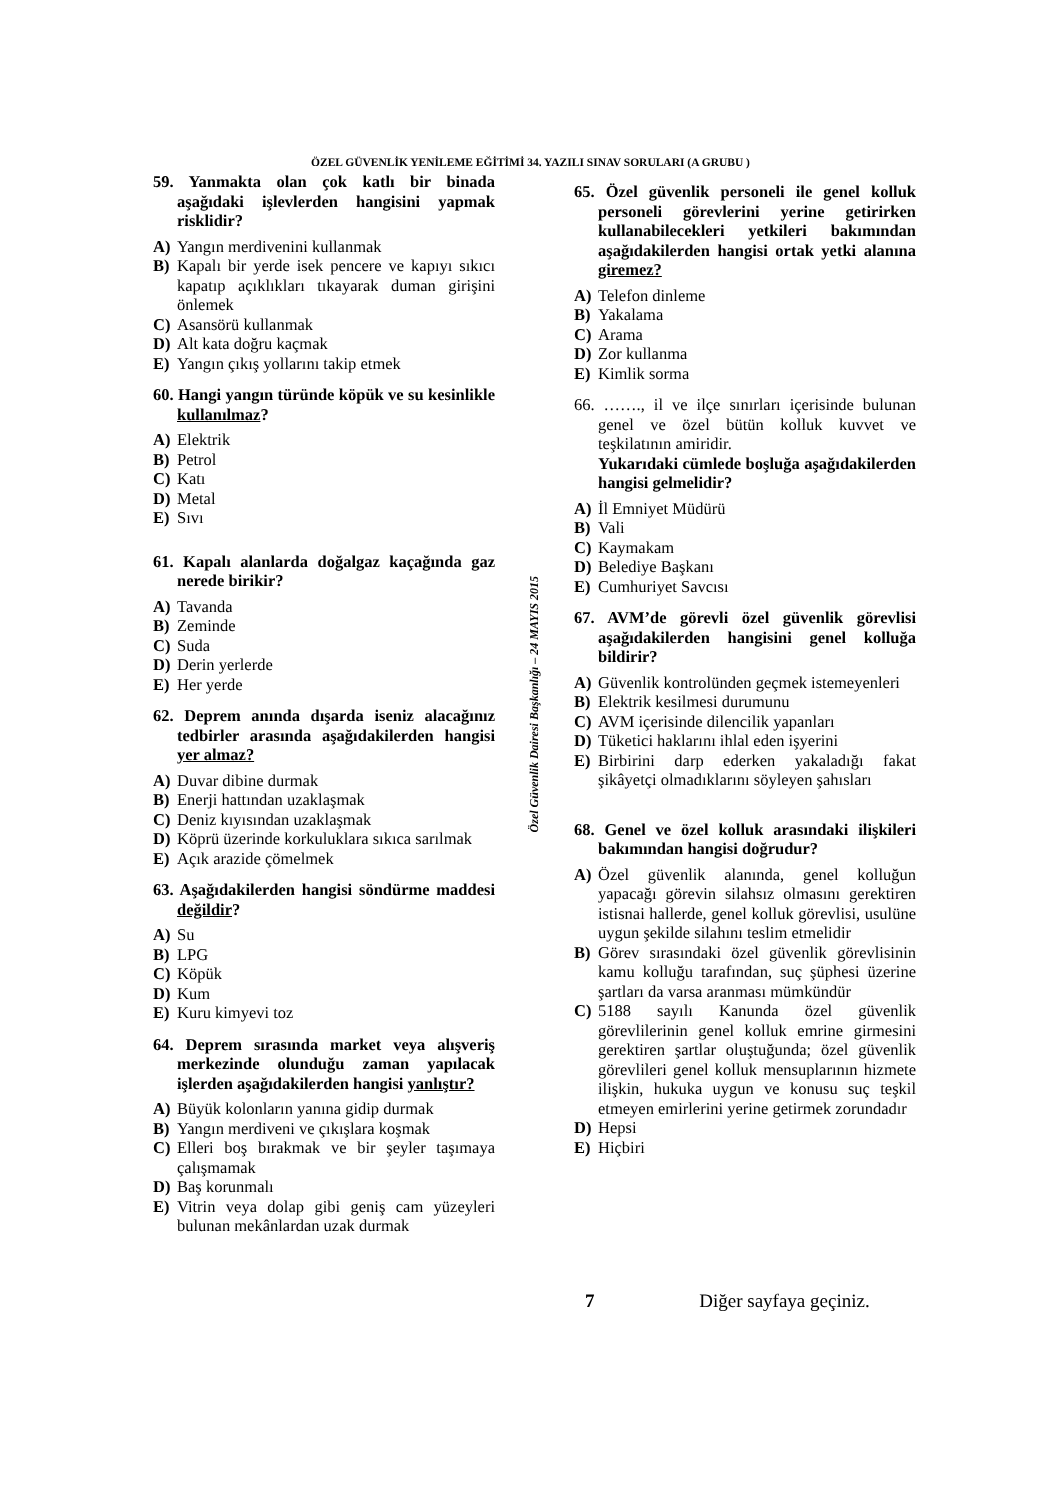ÖZEL GÜVENLİK YENİLEME EĞİTİMİ 34. YAZILI SINAV SORULARI (A GRUBU )
59. Yanmakta olan çok katlı bir binada aşağıdaki işlevlerden hangisini yapmak risklidir?
A) Yangın merdivenini kullanmak
B) Kapalı bir yerde isek pencere ve kapıyı sıkıcı kapatıp açıklıkları tıkayarak duman girişini önlemek
C) Asansörü kullanmak
D) Alt kata doğru kaçmak
E) Yangın çıkış yollarını takip etmek
60. Hangi yangın türünde köpük ve su kesinlikle kullanılmaz?
A) Elektrik
B) Petrol
C) Katı
D) Metal
E) Sıvı
61. Kapalı alanlarda doğalgaz kaçağında gaz nerede birikir?
A) Tavanda
B) Zeminde
C) Suda
D) Derin yerlerde
E) Her yerde
62. Deprem anında dışarda iseniz alacağınız tedbirler arasında aşağıdakilerden hangisi yer almaz?
A) Duvar dibine durmak
B) Enerji hattından uzaklaşmak
C) Deniz kıyısından uzaklaşmak
D) Köprü üzerinde korkuluklara sıkıca sarılmak
E) Açık arazide çömelmek
63. Aşağıdakilerden hangisi söndürme maddesi değildir?
A) Su
B) LPG
C) Köpük
D) Kum
E) Kuru kimyevi toz
64. Deprem sırasında market veya alışveriş merkezinde olunduğu zaman yapılacak işlerden aşağıdakilerden hangisi yanlıştır?
A) Büyük kolonların yanına gidip durmak
B) Yangın merdiveni ve çıkışlara koşmak
C) Elleri boş bırakmak ve bir şeyler taşımaya çalışmamak
D) Baş korunmalı
E) Vitrin veya dolap gibi geniş cam yüzeyleri bulunan mekânlardan uzak durmak
Özel Güvenlik Dairesi Başkanlığı – 24 MAYIS 2015
65. Özel güvenlik personeli ile genel kolluk personeli görevlerini yerine getirirken kullanabilecekleri yetkileri bakımından aşağıdakilerden hangisi ortak yetki alanına giremez?
A) Telefon dinleme
B) Yakalama
C) Arama
D) Zor kullanma
E) Kimlik sorma
66. ……., il ve ilçe sınırları içerisinde bulunan genel ve özel bütün kolluk kuvvet ve teşkilatının amiridir.
Yukarıdaki cümlede boşluğa aşağıdakilerden hangisi gelmelidir?
A) İl Emniyet Müdürü
B) Vali
C) Kaymakam
D) Belediye Başkanı
E) Cumhuriyet Savcısı
67. AVM’de görevli özel güvenlik görevlisi aşağıdakilerden hangisini genel kolluğa bildirir?
A) Güvenlik kontrolünden geçmek istemeyenleri
B) Elektrik kesilmesi durumunu
C) AVM içerisinde dilencilik yapanları
D) Tüketici haklarını ihlal eden işyerini
E) Birbirini darp ederken yakaladığı fakat şikâyetçi olmadıklarını söyleyen şahısları
68. Genel ve özel kolluk arasındaki ilişkileri bakımından hangisi doğrudur?
A) Özel güvenlik alanında, genel kolluğun yapacağı görevin silahsız olmasını gerektiren istisnai hallerde, genel kolluk görevlisi, usulüne uygun şekilde silahını teslim etmelidir
B) Görev sırasındaki özel güvenlik görevlisinin kamu kolluğu tarafından, suç şüphesi üzerine şartları da varsa aranması mümkündür
C) 5188 sayılı Kanunda özel güvenlik görevlilerinin genel kolluk emrine girmesini gerektiren şartlar oluştuğunda; özel güvenlik görevlileri genel kolluk mensuplarının hizmete ilişkin, hukuka uygun ve konusu suç teşkil etmeyen emirlerini yerine getirmek zorundadır
D) Hepsi
E) Hiçbiri
7 Diğer sayfaya geçiniz.